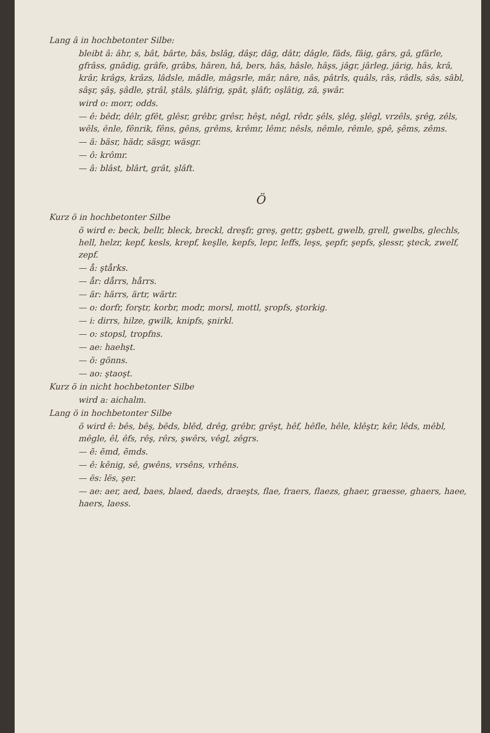Lang â in hochbetonter Silbe:
bleibt â: âhr, s, bât, bârte, bâs, bslâg, dâşr, dâg, dâtr, dâgle, fâds, fâig, gârs, gâ, gfârle, gfrâss, gnâdig, grâfe, grâbs, hâren, hâ, bers, hâs, hâsle, hâşs, jâgr, jârleg, jârig, hâs, krâ, krâr, krâgs, krâzs, lâdsle, mâdle, mâgsrle, mâr, nâre, nâs, pâtrls, quâls, râs, râdls, sâs, sâbl, sâşr, şâş, şâdle, ştrâl, ştâls, şlâfrig, şpât, şlâfr, oşlâtig, zâ, şwâr.
wird o: morr, odds.
— ê: bêdr, dêlr, gfêt, glêsr, grêbr, grêsr, hêşt, nêgl, rêdr, şêls, şlêg, şlêgl, vrzêls, şrêg, zêls, wêls, ênle, fênrik, fêns, gêns, grêms, krêmr, lêmr, nêsls, nêmle, rêmle, şpê, şêms, zêms.
— ä: bäsr, hädr, säsgr, wäsgr.
— ô: krômr.
— â: blâst, blârt, grât, şlâft.
Ö
Kurz ö in hochbetonter Silbe
ö wird e: beck, bellr, bleck, breckl, dreşfr, greş, gettr, gşbett, gwelb, grell, gwelbs, glechls, hell, helzr, kepf, kesls, krepf, keşlle, kepfs, lepr, leffs, leşs, şepfr, şepfs, şlessr, şteck, zwelf, zepf.
— å: ştårks.
— år: dårrs, hårrs.
— är: härrs, ärtr, wärtr.
— o: dorfr, forştr, korbr, modr, morsl, mottl, şropfs, ştorkig.
— i: dirrs, hilze, gwilk, knipfs, şnirkl.
— o: stopsl, tropfns.
— ae: haehşt.
— ö: gönns.
— ao: ştaoşt.
Kurz ö in nicht hochbetonter Silbe
wird a: aichalm.
Lang ö in hochbetonter Silbe
ö wird ê: bês, bêş, bêds, blêd, drêg, grêbr, grêşt, hêf, hêfle, hêle, klêştr, kêr, lêds, mêbl, mêgle, êl, êfs, rêş, rêrs, şwêrs, vêgl, zêgrs.
— ẽ: ẽmd, ẽmds.
— ê: kênig, sê, gwêns, vrsêns, vrhêns.
— ës: lës, şer.
— ae: aer, aed, baes, blaed, daeds, draeşts, flae, fraers, flaezs, ghaer, graesse, ghaers, haee, haers, laess.